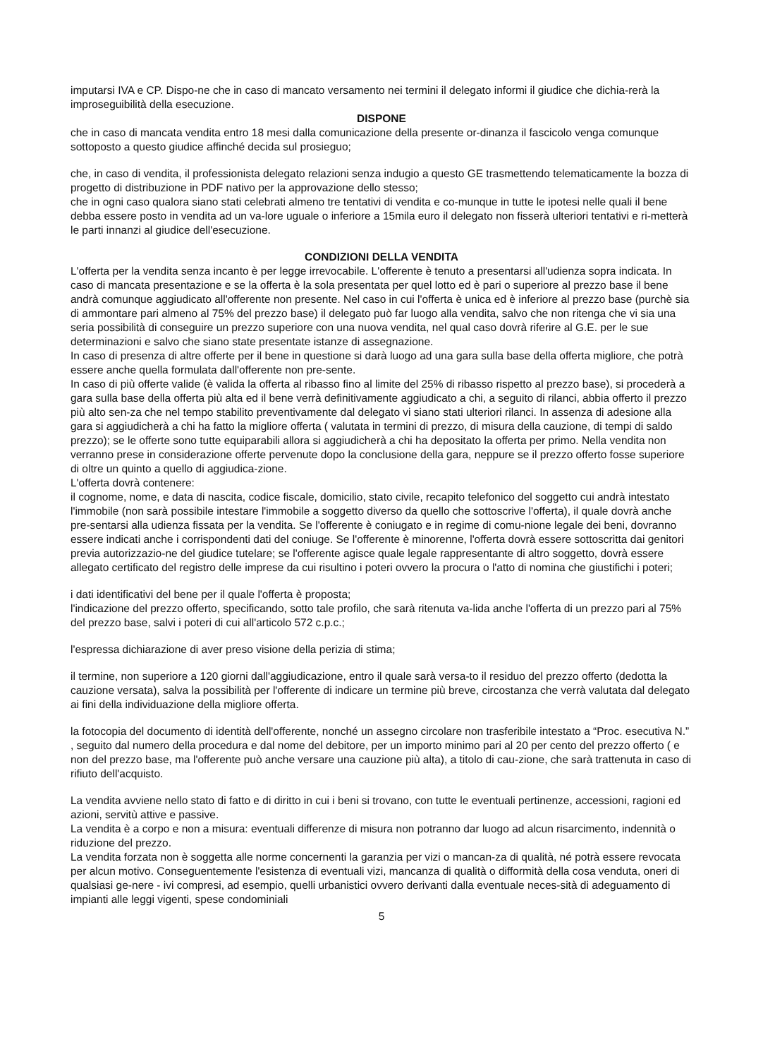imputarsi IVA e CP. Dispo-ne che in caso di mancato versamento nei termini il delegato informi il giudice che dichia-rerà la improseguibilità della esecuzione.
DISPONE
che in caso di mancata vendita entro 18 mesi dalla comunicazione della presente or-dinanza il fascicolo venga comunque sottoposto a questo giudice affinché decida sul prosieguo;
che, in caso di vendita, il professionista delegato relazioni senza indugio a questo GE trasmettendo telematicamente la bozza di progetto di distribuzione in PDF nativo per la approvazione dello stesso;
che in ogni caso qualora siano stati celebrati almeno tre tentativi di vendita e co-munque in tutte le ipotesi nelle quali il bene debba essere posto in vendita ad un va-lore uguale o inferiore a 15mila euro il delegato non fisserà ulteriori tentativi e ri-metterà le parti innanzi al giudice dell'esecuzione.
CONDIZIONI DELLA VENDITA
L'offerta per la vendita senza incanto è per legge irrevocabile. L'offerente è tenuto a presentarsi all'udienza sopra indicata. In caso di mancata presentazione e se la offerta è la sola presentata per quel lotto ed è pari o superiore al prezzo base il bene andrà comunque aggiudicato all'offerente non presente. Nel caso in cui l'offerta è unica ed è inferiore al prezzo base (purchè sia di ammontare pari almeno al 75% del prezzo base) il delegato può far luogo alla vendita, salvo che non ritenga che vi sia una seria possibilità di conseguire un prezzo superiore con una nuova vendita, nel qual caso dovrà riferire al G.E. per le sue determinazioni e salvo che siano state presentate istanze di assegnazione.
In caso di presenza di altre offerte per il bene in questione si darà luogo ad una gara sulla base della offerta migliore, che potrà essere anche quella formulata dall'offerente non pre-sente.
In caso di più offerte valide (è valida la offerta al ribasso fino al limite del 25% di ribasso rispetto al prezzo base), si procederà a gara sulla base della offerta più alta ed il bene verrà definitivamente aggiudicato a chi, a seguito di rilanci, abbia offerto il prezzo più alto sen-za che nel tempo stabilito preventivamente dal delegato vi siano stati ulteriori rilanci. In assenza di adesione alla gara si aggiudicherà a chi ha fatto la migliore offerta ( valutata in termini di prezzo, di misura della cauzione, di tempi di saldo prezzo); se le offerte sono tutte equiparabili allora si aggiudicherà a chi ha depositato la offerta per primo. Nella vendita non verranno prese in considerazione offerte pervenute dopo la conclusione della gara, neppure se il prezzo offerto fosse superiore di oltre un quinto a quello di aggiudica-zione.
L'offerta dovrà contenere:
il cognome, nome, e data di nascita, codice fiscale, domicilio, stato civile, recapito telefonico del soggetto cui andrà intestato l'immobile (non sarà possibile intestare l'immobile a soggetto diverso da quello che sottoscrive l'offerta), il quale dovrà anche pre-sentarsi alla udienza fissata per la vendita. Se l'offerente è coniugato e in regime di comu-nione legale dei beni, dovranno essere indicati anche i corrispondenti dati del coniuge. Se l'offerente è minorenne, l'offerta dovrà essere sottoscritta dai genitori previa autorizzazio-ne del giudice tutelare; se l'offerente agisce quale legale rappresentante di altro soggetto, dovrà essere allegato certificato del registro delle imprese da cui risultino i poteri ovvero la procura o l'atto di nomina che giustifichi i poteri;
i dati identificativi del bene per il quale l'offerta è proposta;
l'indicazione del prezzo offerto, specificando, sotto tale profilo, che sarà ritenuta va-lida anche l'offerta di un prezzo pari al 75% del prezzo base, salvi i poteri di cui all'articolo 572 c.p.c.;
l'espressa dichiarazione di aver preso visione della perizia di stima;
il termine, non superiore a 120 giorni dall'aggiudicazione, entro il quale sarà versa-to il residuo del prezzo offerto (dedotta la cauzione versata), salva la possibilità per l'offerente di indicare un termine più breve, circostanza che verrà valutata dal delegato ai fini della individuazione della migliore offerta.
la fotocopia del documento di identità dell'offerente, nonché un assegno circolare non trasferibile intestato a “Proc. esecutiva N.” , seguito dal numero della procedura e dal nome del debitore, per un importo minimo pari al 20 per cento del prezzo offerto ( e non del prezzo base, ma l'offerente può anche versare una cauzione più alta), a titolo di cau-zione, che sarà trattenuta in caso di rifiuto dell'acquisto.
La vendita avviene nello stato di fatto e di diritto in cui i beni si trovano, con tutte le eventuali pertinenze, accessioni, ragioni ed azioni, servitù attive e passive.
La vendita è a corpo e non a misura: eventuali differenze di misura non potranno dar luogo ad alcun risarcimento, indennità o riduzione del prezzo.
La vendita forzata non è soggetta alle norme concernenti la garanzia per vizi o mancan-za di qualità, né potrà essere revocata per alcun motivo. Conseguentemente l'esistenza di eventuali vizi, mancanza di qualità o difformità della cosa venduta, oneri di qualsiasi ge-nere - ivi compresi, ad esempio, quelli urbanistici ovvero derivanti dalla eventuale neces-sità di adeguamento di impianti alle leggi vigenti, spese condominiali
5